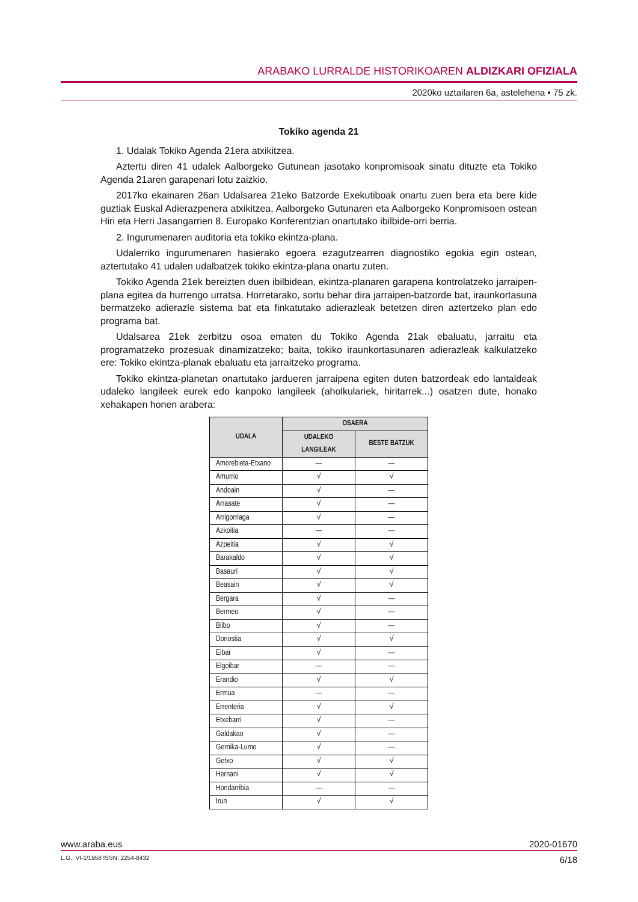ARABAKO LURRALDE HISTORIKOAREN ALDIZKARI OFIZIALA
2020ko uztailaren 6a, astelehena • 75 zk.
Tokiko agenda 21
1. Udalak Tokiko Agenda 21era atxikitzea.
Aztertu diren 41 udalek Aalborgeko Gutunean jasotako konpromisoak sinatu dituzte eta Tokiko Agenda 21aren garapenari lotu zaizkio.
2017ko ekainaren 26an Udalsarea 21eko Batzorde Exekutiboak onartu zuen bera eta bere kide guztiak Euskal Adierazpenera atxikitzea, Aalborgeko Gutunaren eta Aalborgeko Konpromisoen ostean Hiri eta Herri Jasangarrien 8. Europako Konferentzian onartutako ibilbide-orri berria.
2. Ingurumenaren auditoria eta tokiko ekintza-plana.
Udalerriko ingurumenaren hasierako egoera ezagutzearren diagnostiko egokia egin ostean, aztertutako 41 udalen udalbatzek tokiko ekintza-plana onartu zuten.
Tokiko Agenda 21ek bereizten duen ibilbidean, ekintza-planaren garapena kontrolatzeko jarraipen-plana egitea da hurrengo urratsa. Horretarako, sortu behar dira jarraipen-batzorde bat, iraunkortasuna bermatzeko adierazle sistema bat eta finkatutako adierazleak betetzen diren aztertzeko plan edo programa bat.
Udalsarea 21ek zerbitzu osoa ematen du Tokiko Agenda 21ak ebaluatu, jarraitu eta programatzeko prozesuak dinamizatzeko; baita, tokiko iraunkortasunaren adierazleak kalkulatzeko ere: Tokiko ekintza-planak ebaluatu eta jarraitzeko programa.
Tokiko ekintza-planetan onartutako jardueren jarraipena egiten duten batzordeak edo lantaldeak udaleko langileek eurek edo kanpoko langileek (aholkulariek, hiritarrek...) osatzen dute, honako xehakapen honen arabera:
| UDALA | OSAERA | |
| --- | --- | --- |
| | UDALEKO LANGILEAK | BESTE BATZUK |
| Amorebieta-Etxano | — | — |
| Amurrio | √ | √ |
| Andoain | √ | — |
| Arrasate | √ | — |
| Arrigorriaga | √ | — |
| Azkoitia | — | — |
| Azpeitia | √ | √ |
| Barakaldo | √ | √ |
| Basauri | √ | √ |
| Beasain | √ | √ |
| Bergara | √ | — |
| Bermeo | √ | — |
| Bilbo | √ | — |
| Donostia | √ | √ |
| Eibar | √ | — |
| Elgoibar | — | — |
| Erandio | √ | √ |
| Ermua | — | — |
| Errenteria | √ | √ |
| Etxebarri | √ | — |
| Galdakao | √ | — |
| Gernika-Lumo | √ | — |
| Getxo | √ | √ |
| Hernani | √ | √ |
| Hondarribia | — | — |
| Irun | √ | √ |
www.araba.eus 2020-01670
L.G.: VI-1/1958 ISSN: 2254-8432 6/18